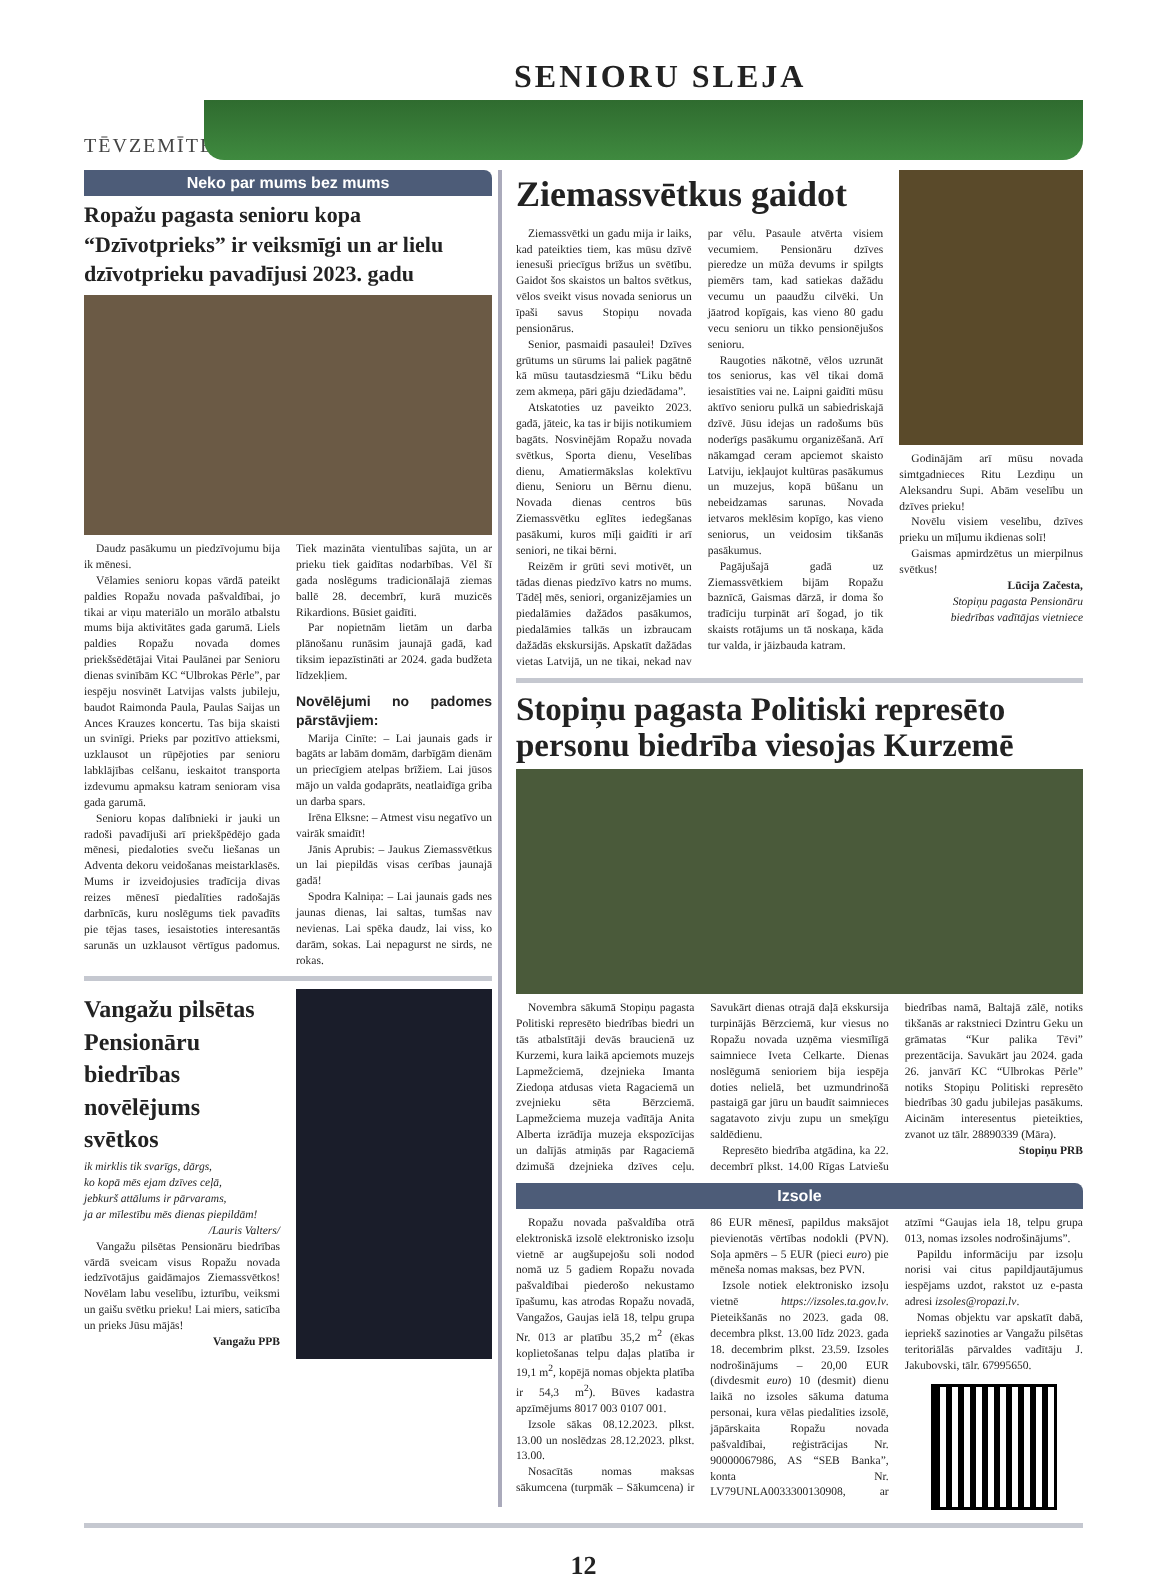TĒVZEMĪTE
SENIORU SLEJA
Neko par mums bez mums
Ropažu pagasta senioru kopa “Dzīvotprieks” ir veiksmīgi un ar lielu dzīvotprieku pavadījusi 2023. gadu
Daudz pasākumu un piedzīvojumu bija ik mēnesi.
Vēlamies senioru kopas vārdā pateikt paldies Ropažu novada pašvaldībai, jo tikai ar viņu materiālo un morālo atbalstu mums bija aktivitātes gada garumā. Liels paldies Ropažu novada domes priekšsēdētājai Vitai Paulānei par Senioru dienas svinībām KC “Ulbrokas Pērle”, par iespēju nosvinēt Latvijas valsts jubileju, baudot Raimonda Paula, Paulas Saijas un Ances Krauzes koncertu. Tas bija skaisti un svinīgi. Prieks par pozitīvo attieksmi, uzklausot un rūpējoties par senioru labklājības celšanu, ieskaitot transporta izdevumu apmaksu katram senioram visa gada garumā.
Senioru kopas dalībnieki ir jauki un radoši pavadījuši arī priekšpēdējo gada mēnesi, piedaloties sveču liešanas un Adventa dekoru veidošanas meistarklasēs. Mums ir izveidojusies tradīcija divas reizes mēnesī piedalīties radošajās darbnīcās, kuru noslēgums tiek pavadīts pie tējas tases, iesaistoties interesantās sarunās un uzklausot vērtīgus padomus. Tiek mazināta vientulības sajūta, un ar prieku tiek gaidītas nodarbības. Vēl šī gada noslēgums tradicionālajā ziemas ballē 28. decembrī, kurā muzicēs Rikardions. Būsiet gaidīti.
Par nopietnām lietām un darba plānošanu runāsim jaunajā gadā, kad tiksim iepazīstināti ar 2024. gada budžeta līdzekļiem.
Novēlējumi no padomes pārstāvjiem:
Marija Cinīte: – Lai jaunais gads ir bagāts ar labām domām, darbīgām dienām un priecīgiem atelpas brīžiem. Lai jūsos mājo un valda godaprāts, neatlaidīga griba un darba spars.
Irēna Elksne: – Atmest visu negatīvo un vairāk smaidīt!
Jānis Aprubis: – Jaukus Ziemassvētkus un lai piepildās visas cerības jaunajā gadā!
Spodra Kalniņa: – Lai jaunais gads nes jaunas dienas, lai saltas, tumšas nav nevienas. Lai spēka daudz, lai viss, ko darām, sokas. Lai nepagurst ne sirds, ne rokas.
Vangažu pilsētas Pensionāru biedrības novēlējums svētkos
ik mirklis tik svarīgs, dārgs,
ko kopā mēs ejam dzīves ceļā,
jebkurš attālums ir pārvarams,
ja ar mīlestību mēs dienas piepildām!
/Lauris Valters/
Vangažu pilsētas Pensionāru biedrības vārdā sveicam visus Ropažu novada iedzīvotājus gaidāmajos Ziemassvētkos! Novēlam labu veselību, izturību, veiksmi un gaišu svētku prieku! Lai miers, saticība un prieks Jūsu mājās!
Vangažu PPB
Ziemassvētkus gaidot
Ziemassvētki un gadu mija ir laiks, kad pateikties tiem, kas mūsu dzīvē ienesuši priecīgus brīžus un svētību. Gaidot šos skaistos un baltos svētkus, vēlos sveikt visus novada seniorus un īpaši savus Stopiņu novada pensionārus.
Senior, pasmaidi pasaulei! Dzīves grūtums un sūrums lai paliek pagātnē kā mūsu tautasdziesmā “Liku bēdu zem akmeņa, pāri gāju dziedādama”.
Atskatoties uz paveikto 2023. gadā, jāteic, ka tas ir bijis notikumiem bagāts. Nosvinējām Ropažu novada svētkus, Sporta dienu, Veselības dienu, Amatiermākslas kolektīvu dienu, Senioru un Bērnu dienu. Novada dienas centros būs Ziemassvētku eglītes iedegšanas pasākumi, kuros mīļi gaidīti ir arī seniori, ne tikai bērni.
Reizēm ir grūti sevi motivēt, un tādas dienas piedzīvo katrs no mums. Tādēļ mēs, seniori, organizējamies un piedalāmies dažādos pasākumos, piedalāmies talkās un izbraucam dažādās ekskursijās. Apskatīt dažādas vietas Latvijā, un ne tikai, nekad nav par vēlu. Pasaule atvērta visiem vecumiem. Pensionāru dzīves pieredze un mūža devums ir spilgts piemērs tam, kad satiekas dažādu vecumu un paaudžu cilvēki. Un jāatrod kopīgais, kas vieno 80 gadu vecu senioru un tikko pensionējušos senioru.
Raugoties nākotnē, vēlos uzrunāt tos seniorus, kas vēl tikai domā iesaistīties vai ne. Laipni gaidīti mūsu aktīvo senioru pulkā un sabiedriskajā dzīvē. Jūsu idejas un radošums būs noderīgs pasākumu organizēšanā. Arī nākamgad ceram apciemot skaisto Latviju, iekļaujot kultūras pasākumus un muzejus, kopā būšanu un nebeidzamas sarunas. Novada ietvaros meklēsim kopīgo, kas vieno seniorus, un veidosim tikšanās pasākumus.
Pagājušajā gadā uz Ziemassvētkiem bijām Ropažu baznīcā, Gaismas dārzā, ir doma šo tradīciju turpināt arī šogad, jo tik skaists rotājums un tā noskaņa, kāda tur valda, ir jāizbauda katram.
Godinājām arī mūsu novada simtgadnieces Ritu Lezdiņu un Aleksandru Supi. Abām veselību un dzīves prieku!
Novēlu visiem veselību, dzīves prieku un mīļumu ikdienas solī!
Gaismas apmirdzētus un mierpilnus svētkus!
Lūcija Začesta,
Stopiņu pagasta Pensionāru biedrības vadītājas vietniece
Stopiņu pagasta Politiski represēto personu biedrība viesojas Kurzemē
Novembra sākumā Stopiņu pagasta Politiski represēto biedrības biedri un tās atbalstītāji devās braucienā uz Kurzemi, kura laikā apciemots muzejs Lapmežciemā, dzejnieka Imanta Ziedoņa atdusas vieta Ragaciemā un zvejnieku sēta Bērzciemā. Lapmežciema muzeja vadītāja Anita Alberta izrādīja muzeja ekspozīcijas un dalījās atmiņās par Ragaciemā dzimušā dzejnieka dzīves ceļu. Savukārt dienas otrajā daļā ekskursija turpinājās Bērzciemā, kur viesus no Ropažu novada uzņēma viesmīlīgā saimniece Iveta Celkarte. Dienas noslēgumā senioriem bija iespēja doties nelielā, bet uzmundrinošā pastaigā gar jūru un baudīt saimnieces sagatavoto zivju zupu un smeķīgu saldēdienu.
Represēto biedrība atgādina, ka 22. decembrī plkst. 14.00 Rīgas Latviešu biedrības namā, Baltajā zālē, notiks tikšanās ar rakstnieci Dzintru Geku un grāmatas “Kur palika Tēvi” prezentācija. Savukārt jau 2024. gada 26. janvārī KC “Ulbrokas Pērle” notiks Stopiņu Politiski represēto biedrības 30 gadu jubilejas pasākums. Aicinām interesentus pieteikties, zvanot uz tālr. 28890339 (Māra).
Stopiņu PRB
Izsole
Ropažu novada pašvaldība otrā elektroniskā izsolē elektronisko izsoļu vietnē ar augšupejošu soli nodod nomā uz 5 gadiem Ropažu novada pašvaldībai piederošo nekustamo īpašumu, kas atrodas Ropažu novadā, Vangažos, Gaujas ielā 18, telpu grupa Nr. 013 ar platību 35,2 m<sup>2</sup> (ēkas koplietošanas telpu daļas platība ir 19,1 m<sup>2</sup>, kopējā nomas objekta platība ir 54,3 m<sup>2</sup>). Būves kadastra apzīmējums 8017 003 0107 001.
Izsole sākas 08.12.2023. plkst. 13.00 un noslēdzas 28.12.2023. plkst. 13.00.
Nosacītās nomas maksas sākumcena (turpmāk – Sākumcena) ir 86 EUR mēnesī, papildus maksājot pievienotās vērtības nodokli (PVN). Soļa apmērs – 5 EUR (pieci euro) pie mēneša nomas maksas, bez PVN.
Izsole notiek elektronisko izsoļu vietnē https://izsoles.ta.gov.lv. Pieteikšanās no 2023. gada 08. decembra plkst. 13.00 līdz 2023. gada 18. decembrim plkst. 23.59. Izsoles nodrošinājums – 20,00 EUR (divdesmit euro) 10 (desmit) dienu laikā no izsoles sākuma datuma personai, kura vēlas piedalīties izsolē, jāpārskaita Ropažu novada pašvaldībai, reģistrācijas Nr. 90000067986, AS “SEB Banka”, konta Nr. LV79UNLA0033300130908, ar atzīmi “Gaujas iela 18, telpu grupa 013, nomas izsoles nodrošinājums”.
Papildu informāciju par izsoļu norisi vai citus papildjautājumus iespējams uzdot, rakstot uz e-pasta adresi izsoles@ropazi.lv.
Nomas objektu var apskatīt dabā, iepriekš sazinoties ar Vangažu pilsētas teritoriālās pārvaldes vadītāju J. Jakubovski, tālr. 67995650.
12